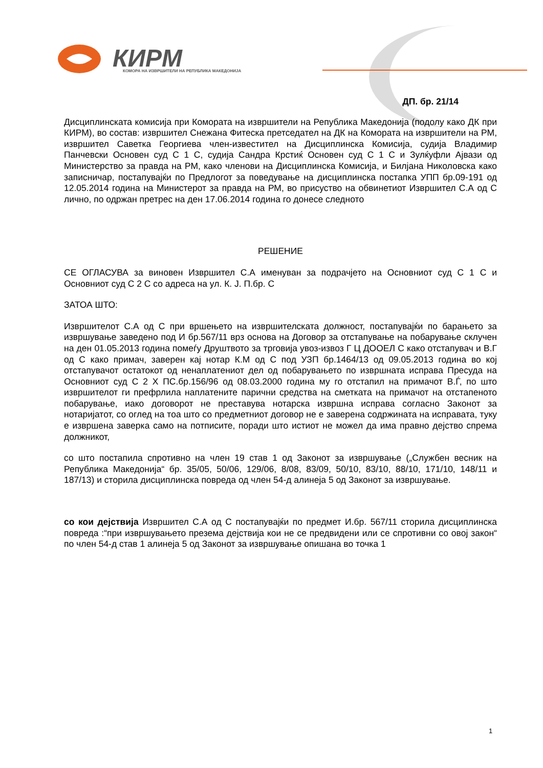КИРМ
КОМОРА НА ИЗВРШИТЕЛИ НА РЕПУБЛИКА МАКЕДОНИЈА
ДП. бр. 21/14
Дисциплинската комисија при Комората на извршители на Република Македонија (подолу како ДК при КИРМ), во состав: извршител Снежана Фитеска претседател на ДК на Комората на извршители на РМ, извршител Саветка Георгиева член-известител на Дисциплинска Комисија, судија Владимир Панчевски Основен суд С 1 С, судија Сандра Крстиќ Основен суд С 1 С и Зулќуфли Ајвази од Министерство за правда на РМ, како членови на Дисциплинска Комисија, и Билјана Николовска како записничар, постапувајќи по Предлогот за поведување на дисциплинска постапка УПП бр.09-191 од 12.05.2014 година на Министерот за правда на РМ, во присуство на обвинетиот Извршител С.А од С лично, по одржан претрес на ден 17.06.2014 година го донесе следното
РЕШЕНИЕ
СЕ ОГЛАСУВА за виновен Извршител С.А именуван за подрачјето на Основниот суд С 1 С и Основниот суд С 2 С со адреса на ул. К. Ј. П.бр. С
ЗАТОА ШТО:
Извршителот С.А од С при вршењето на извршителската должност, постапувајќи по барањето за извршување заведено под И бр.567/11 врз основа на Договор за отстапување на побарување склучен на ден 01.05.2013 година помеѓу Друштвото за трговија увоз-извоз Г Ц ДООЕЛ С како отстапувач и В.Г од С како примач, заверен кај нотар К.М од С под УЗП бр.1464/13 од 09.05.2013 година во кој отстапувачот остатокот од ненаплатениот дел од побарувањето по извршната исправа Пресуда на Основниот суд С 2 Х ПС.бр.156/96 од 08.03.2000 година му го отстапил на примачот В.Ѓ, по што извршителот ги префрлила наплатените парични средства на сметката на примачот на отстапеното побарување, иако договорот не преставува нотарска извршна исправа согласно Законот за нотаријатот, со оглед на тоа што со предметниот договор не е заверена содржината на исправата, туку е извршена заверка само на потписите, поради што истиот не можел да има правно дејство спрема должникот,
со што постапила спротивно на член 19 став 1 од Законот за извршување („Службен весник на Република Македонија“ бр. 35/05, 50/06, 129/06, 8/08, 83/09, 50/10, 83/10, 88/10, 171/10, 148/11 и 187/13) и сторила дисциплинска повреда од член 54-д алинеја 5 од Законот за извршување.
со кои дејствија Извршител С.А од С постапувајќи по предмет И.бр. 567/11 сторила дисциплинска повреда :“при извршувањето презема дејствија кои не се предвидени или се спротивни со овој закон“ по член 54-д став 1 алинеја 5 од Законот за извршување опишана во точка 1
1